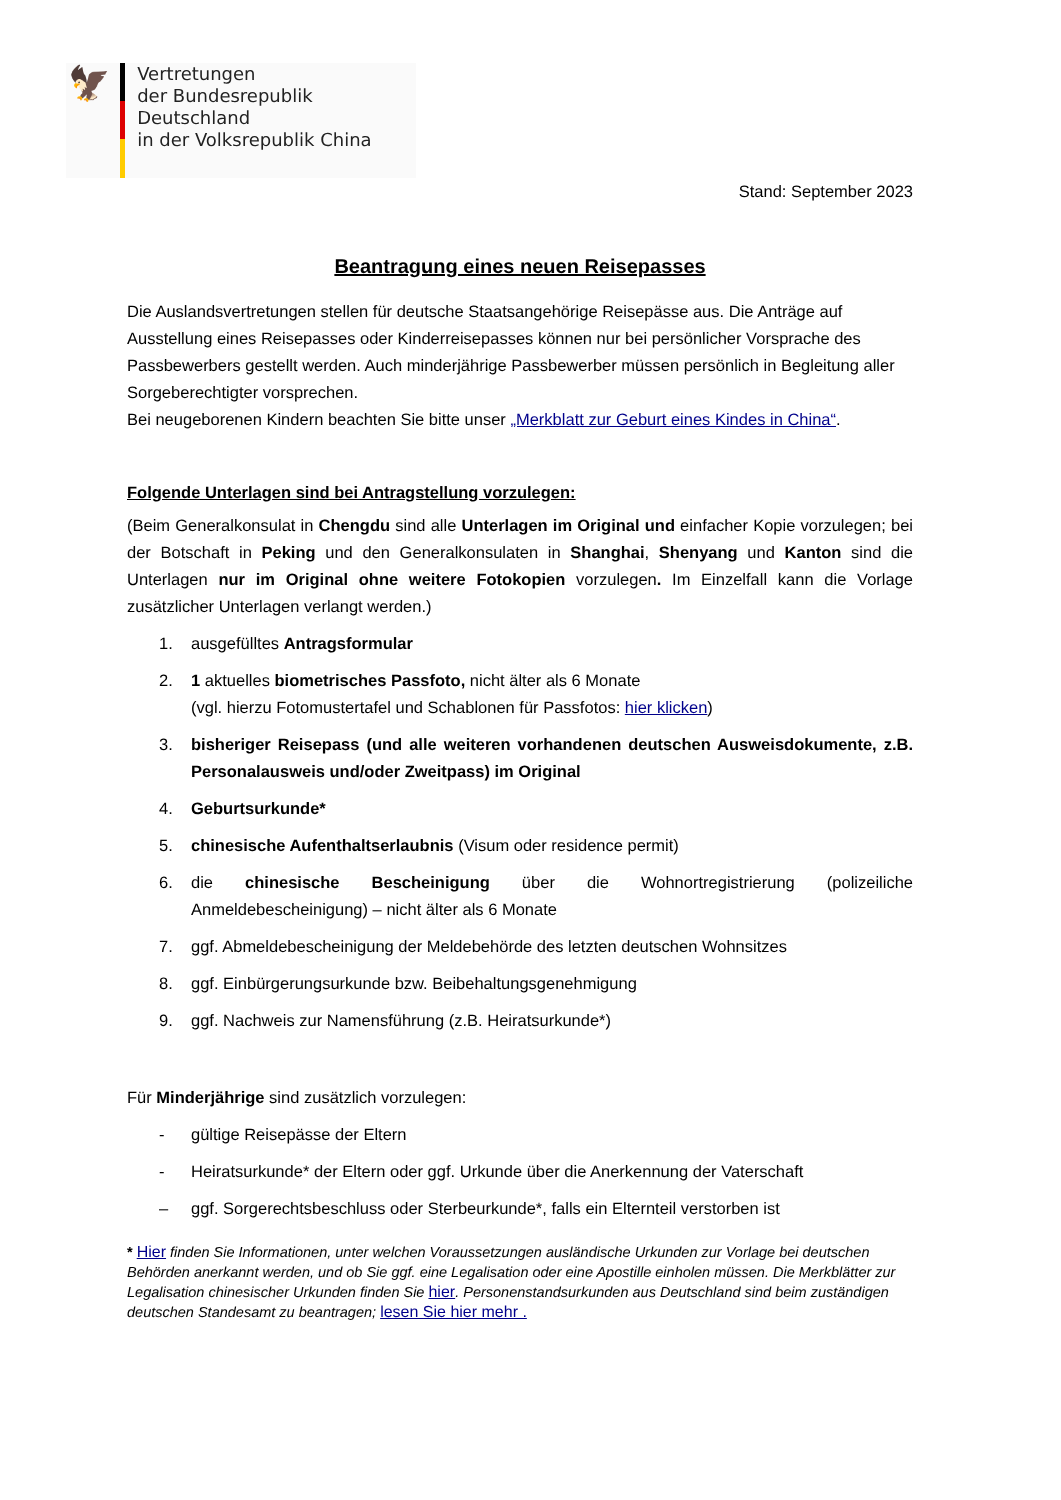🦅
Vertretungen
der Bundesrepublik Deutschland
in der Volksrepublik China
Stand: September 2023
Beantragung eines neuen Reisepasses
Die Auslandsvertretungen stellen für deutsche Staatsangehörige Reisepässe aus. Die Anträge auf Ausstellung eines Reisepasses oder Kinderreisepasses können nur bei persönlicher Vorsprache des Passbewerbers gestellt werden. Auch minderjährige Passbewerber müssen persönlich in Begleitung aller Sorgeberechtigter vorsprechen.
Bei neugeborenen Kindern beachten Sie bitte unser „Merkblatt zur Geburt eines Kindes in China“.
Folgende Unterlagen sind bei Antragstellung vorzulegen:
(Beim Generalkonsulat in Chengdu sind alle Unterlagen im Original und einfacher Kopie vorzulegen; bei der Botschaft in Peking und den Generalkonsulaten in Shanghai, Shenyang und Kanton sind die Unterlagen nur im Original ohne weitere Fotokopien vorzulegen. Im Einzelfall kann die Vorlage zusätzlicher Unterlagen verlangt werden.)
1. ausgefülltes Antragsformular
2. 1 aktuelles biometrisches Passfoto, nicht älter als 6 Monate
(vgl. hierzu Fotomustertafel und Schablonen für Passfotos: hier klicken)
3. bisheriger Reisepass (und alle weiteren vorhandenen deutschen Ausweisdokumente, z.B. Personalausweis und/oder Zweitpass) im Original
4. Geburtsurkunde*
5. chinesische Aufenthaltserlaubnis (Visum oder residence permit)
6. die chinesische Bescheinigung über die Wohnortregistrierung (polizeiliche Anmeldebescheinigung) – nicht älter als 6 Monate
7. ggf. Abmeldebescheinigung der Meldebehörde des letzten deutschen Wohnsitzes
8. ggf. Einbürgerungsurkunde bzw. Beibehaltungsgenehmigung
9. ggf. Nachweis zur Namensführung (z.B. Heiratsurkunde*)
Für Minderjährige sind zusätzlich vorzulegen:
- gültige Reisepässe der Eltern
- Heiratsurkunde* der Eltern oder ggf. Urkunde über die Anerkennung der Vaterschaft
– ggf. Sorgerechtsbeschluss oder Sterbeurkunde*, falls ein Elternteil verstorben ist
* Hier finden Sie Informationen, unter welchen Voraussetzungen ausländische Urkunden zur Vorlage bei deutschen Behörden anerkannt werden, und ob Sie ggf. eine Legalisation oder eine Apostille einholen müssen. Die Merkblätter zur Legalisation chinesischer Urkunden finden Sie hier. Personenstandsurkunden aus Deutschland sind beim zuständigen deutschen Standesamt zu beantragen; lesen Sie hier mehr .